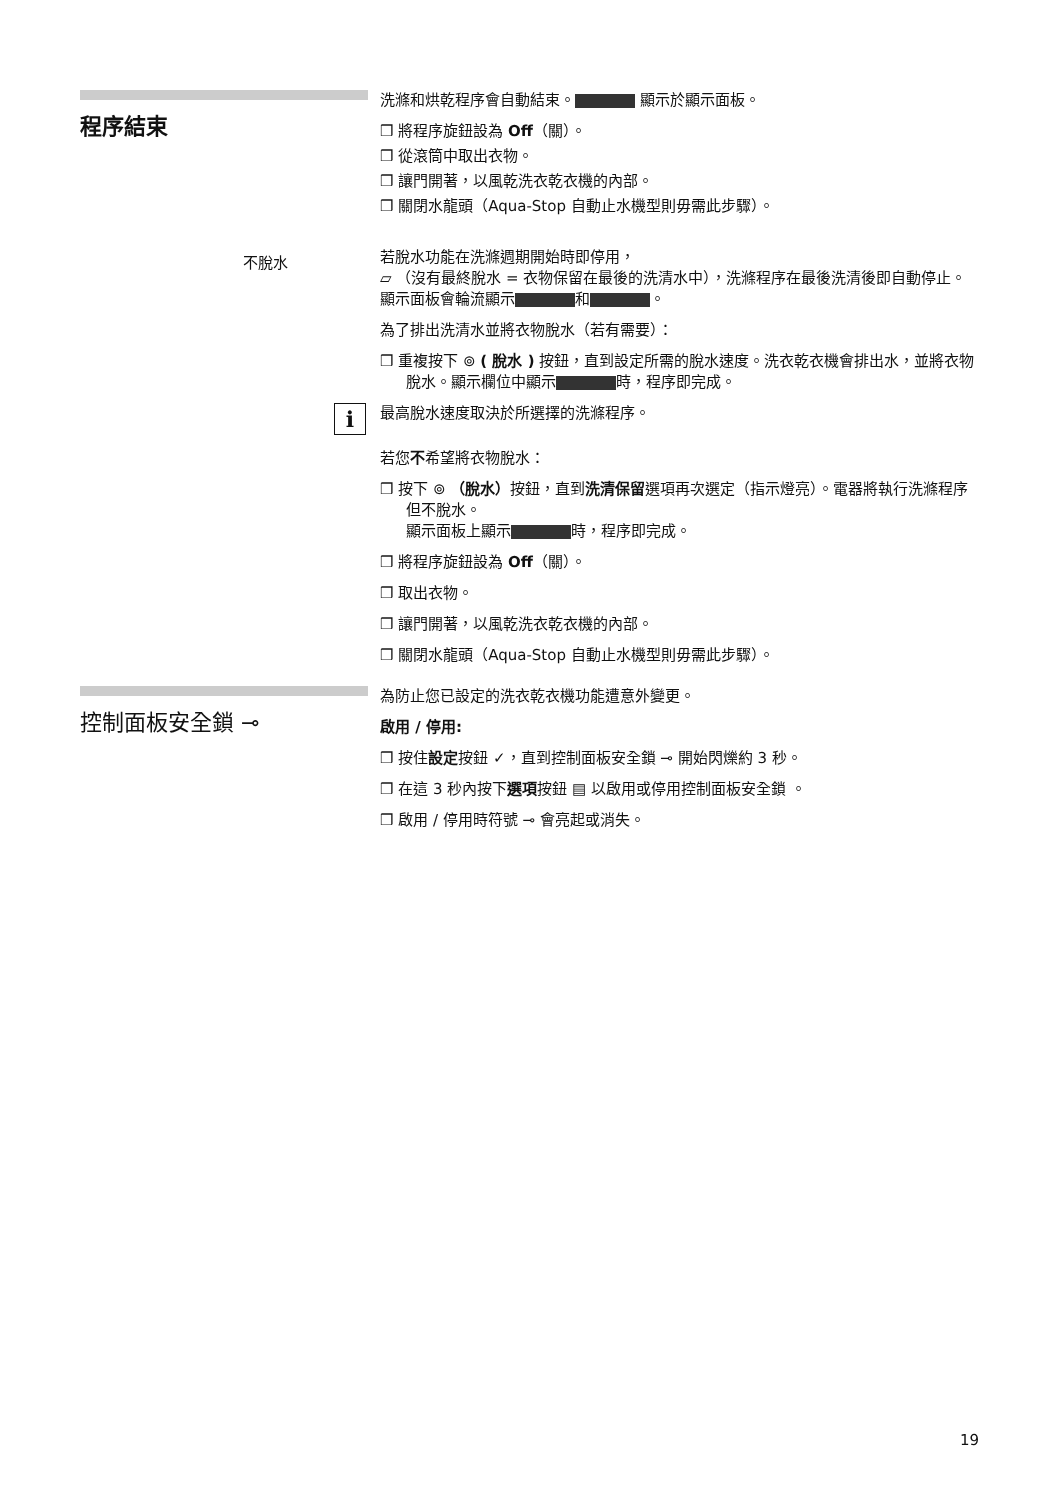程序結束
洗滌和烘乾程序會自動結束。 顯示於顯示面板。
❒ 將程序旋鈕設為 Off（關）。
❒ 從滾筒中取出衣物。
❒ 讓門開著，以風乾洗衣乾衣機的內部。
❒ 關閉水龍頭（Aqua-Stop 自動止水機型則毋需此步驟）。
不脫水
若脫水功能在洗滌週期開始時即停用，
▱ （沒有最終脫水 = 衣物保留在最後的洗清水中），洗滌程序在最後洗清後即自動停止。顯示面板會輪流顯示 和 。
為了排出洗清水並將衣物脫水（若有需要）：
❒ 重複按下 ⊚ ( 脫水 ) 按鈕，直到設定所需的脫水速度。洗衣乾衣機會排出水，並將衣物脫水。顯示欄位中顯示 時，程序即完成。
i
最高脫水速度取決於所選擇的洗滌程序。
若您不希望將衣物脫水：
❒ 按下 ⊚ （脫水）按鈕，直到洗清保留選項再次選定（指示燈亮）。電器將執行洗滌程序但不脫水。
顯示面板上顯示 時，程序即完成。
❒ 將程序旋鈕設為 Off（關）。
❒ 取出衣物。
❒ 讓門開著，以風乾洗衣乾衣機的內部。
❒ 關閉水龍頭（Aqua-Stop 自動止水機型則毋需此步驟）。
控制面板安全鎖 ⊸
為防止您已設定的洗衣乾衣機功能遭意外變更。
啟用 / 停用:
❒ 按住設定按鈕 ✓，直到控制面板安全鎖 ⊸ 開始閃爍約 3 秒。
❒ 在這 3 秒內按下選項按鈕 ▤ 以啟用或停用控制面板安全鎖 。
❒ 啟用 / 停用時符號 ⊸ 會亮起或消失。
19